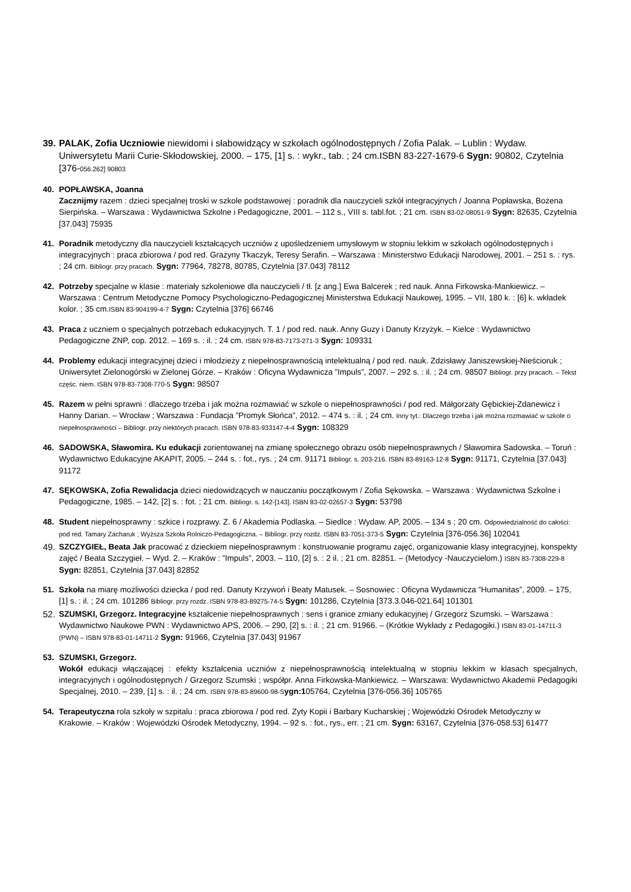39.
PALAK, Zofia Uczniowie niewidomi i słabowidzący w szkołach ogólnodostępnych / Zofia Palak. – Lublin : Wydaw. Uniwersytetu Marii Curie-Skłodowskiej, 2000. – 175, [1] s. : wykr., tab. ; 24 cm.ISBN 83-227-1679-6 Sygn: 90802, Czytelnia [376-056.262] 90803
40. POPŁAWSKA, Joanna
Zacznijmy razem : dzieci specjalnej troski w szkole podstawowej : poradnik dla nauczycieli szkół integracyjnych / Joanna Popławska, Bożena Sierpińska. – Warszawa : Wydawnictwa Szkolne i Pedagogiczne, 2001. – 112 s., VIII s. tabl.fot. ; 21 cm. ISBN 83-02-08051-9 Sygn: 82635, Czytelnia [37.043] 75935
41. Poradnik metodyczny dla nauczycieli kształcących uczniów z upośledzeniem umysłowym w stopniu lekkim w szkołach ogólnodostępnych i integracyjnych : praca zbiorowa / pod red. Grażyny Tkaczyk, Teresy Serafin. – Warszawa : Ministerstwo Edukacji Narodowej, 2001. – 251 s. : rys. ; 24 cm. Bibliogr. przy pracach. Sygn: 77964, 78278, 80785, Czytelnia [37.043] 78112
42. Potrzeby specjalne w klasie : materiały szkoleniowe dla nauczycieli / tł. [z ang.] Ewa Balcerek ; red nauk. Anna Firkowska-Mankiewicz. – Warszawa : Centrum Metodyczne Pomocy Psychologiczno-Pedagogicznej Ministerstwa Edukacji Naukowej, 1995. – VII, 180 k. : [6] k. wkładek kolor. ; 35 cm.ISBN 83-904199-4-7 Sygn: Czytelnia [376] 66746
43. Praca z uczniem o specjalnych potrzebach edukacyjnych. T. 1 / pod red. nauk. Anny Guzy i Danuty Krzyżyk. – Kielce : Wydawnictwo Pedagogiczne ZNP, cop. 2012. – 169 s. : il. ; 24 cm. ISBN 978-83-7173-271-3 Sygn: 109331
44. Problemy edukacji integracyjnej dzieci i młodzieży z niepełnosprawnością intelektualną / pod red. nauk. Zdzisławy Janiszewskiej-Nieścioruk ; Uniwersytet Zielonogórski w Zielonej Górze. – Kraków : Oficyna Wydawnicza ”Impuls”, 2007. – 292 s. : il. ; 24 cm. 98507 Bibliogr. przy pracach. – Tekst częśc. niem. ISBN 978-83-7308-770-5 Sygn: 98507
45. Razem w pełni sprawni : dlaczego trzeba i jak można rozmawiać w szkole o niepełnosprawności / pod red. Małgorzaty Gębickiej-Zdanewicz i Hanny Darian. – Wrocław ; Warszawa : Fundacja ”Promyk Słońca”, 2012. – 474 s. : il. ; 24 cm. Inny tyt.: Dlaczego trzeba i jak można rozmawiać w szkole o niepełnosprawności – Bibliogr. przy niektórych pracach. ISBN 978-83-933147-4-4 Sygn: 108329
46. SADOWSKA, Sławomira. Ku edukacji zorientowanej na zmianę społecznego obrazu osób niepełnosprawnych / Sławomira Sadowska. – Toruń : Wydawnictwo Edukacyjne AKAPIT, 2005. – 244 s. : fot., rys. ; 24 cm. 91171 Bibliogr. s. 203-216. ISBN 83-89163-12-8 Sygn: 91171, Czytelnia [37.043] 91172
47. SĘKOWSKA, Zofia Rewalidacja dzieci niedowidzących w nauczaniu początkowym / Zofia Sękowska. – Warszawa : Wydawnictwa Szkolne i Pedagogiczne, 1985. – 142, [2] s. : fot. ; 21 cm. Bibliogr. s. 142-[143]. ISBN 83-02-02657-3 Sygn: 53798
48. Student niepełnosprawny : szkice i rozprawy. Z. 6 / Akademia Podlaska. – Siedlce : Wydaw. AP, 2005. – 134 s ; 20 cm. Odpowiedzialność do całości: pod red. Tamary Zacharuk ; Wyższa Szkoła Rolniczo-Pedagogiczna. – Bibliogr. przy rozdz. ISBN 83-7051-373-5 Sygn: Czytelnia [376-056.36] 102041
49. SZCZYGIEŁ, Beata Jak pracować z dzieckiem niepełnosprawnym : konstruowanie programu zajęć, organizowanie klasy integracyjnej, konspekty zajęć / Beata Szczygieł. – Wyd. 2. – Kraków : ”Impuls”, 2003. – 110, [2] s. : 2 il. ; 21 cm. 82851. – (Metodycy -Nauczycielom.) ISBN 83-7308-229-8 Sygn: 82851, Czytelnia [37.043] 82852
51. Szkoła na miarę możliwości dziecka / pod red. Danuty Krzywoń i Beaty Matusek. – Sosnowiec : Oficyna Wydawnicza ”Humanitas”, 2009. – 175, [1] s. : il. ; 24 cm. 101286 Bibliogr. przy rozdz. ISBN 978-83-89275-74-5 Sygn: 101286, Czytelnia [373.3.046-021.64] 101301
52. SZUMSKI, Grzegorz. Integracyjne kształcenie niepełnosprawnych : sens i granice zmiany edukacyjnej / Grzegorz Szumski. – Warszawa : Wydawnictwo Naukowe PWN : Wydawnictwo APS, 2006. – 290, [2] s. : il. ; 21 cm. 91966. – (Krótkie Wykłady z Pedagogiki.) ISBN 83-01-14711-3 (PWN) – ISBN 978-83-01-14711-2 Sygn: 91966, Czytelnia [37.043] 91967
53. SZUMSKI, Grzegorz.
Wokół edukacji włączającej : efekty kształcenia uczniów z niepełnosprawnością intelektualną w stopniu lekkim w klasach specjalnych, integracyjnych i ogólnodostępnych / Grzegorz Szumski ; współpr. Anna Firkowska-Mankiewicz. – Warszawa: Wydawnictwo Akademii Pedagogiki Specjalnej, 2010. – 239, [1] s. : il. ; 24 cm. ISBN 978-83-89600-98-S ygn:105764, Czytelnia [376-056.36] 105765
54. Terapeutyczna rola szkoły w szpitalu : praca zbiorowa / pod red. Zyty Kopii i Barbary Kucharskiej ; Wojewódzki Ośrodek Metodyczny w Krakowie. – Kraków : Wojewódzki Ośrodek Metodyczny, 1994. – 92 s. : fot., rys., err. ; 21 cm. Sygn: 63167, Czytelnia [376-058.53] 61477